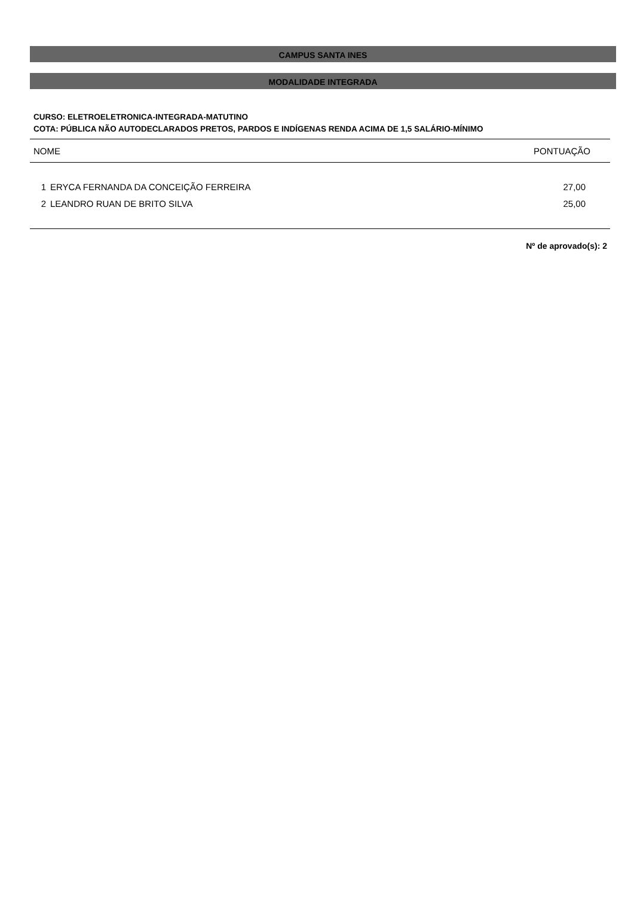CAMPUS SANTA INES
MODALIDADE INTEGRADA
CURSO: ELETROELETRONICA-INTEGRADA-MATUTINO
COTA: PÚBLICA NÃO AUTODECLARADOS PRETOS, PARDOS E INDÍGENAS RENDA ACIMA DE 1,5 SALÁRIO-MÍNIMO
| NOME | | PONTUAÇÃO |
| --- | --- | --- |
| 1 | ERYCA FERNANDA DA CONCEIÇÃO FERREIRA | 27,00 |
| 2 | LEANDRO RUAN DE BRITO SILVA | 25,00 |
Nº de aprovado(s): 2